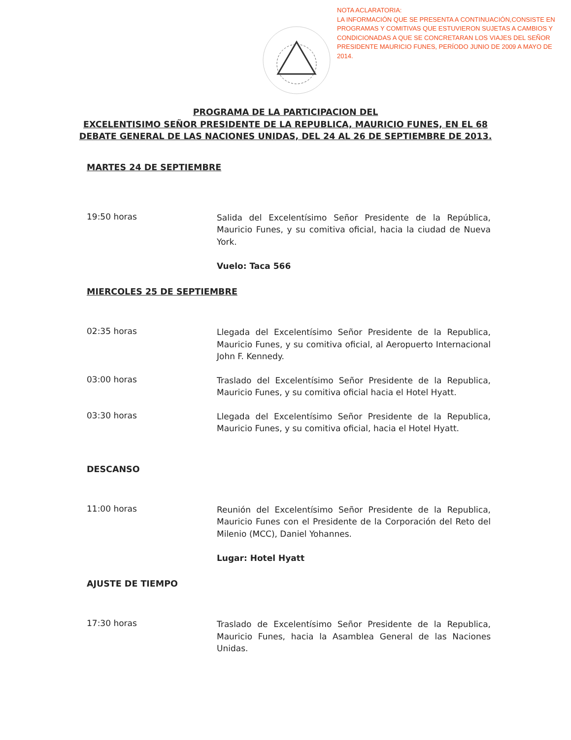NOTA ACLARATORIA:
LA INFORMACIÓN QUE SE PRESENTA A CONTINUACIÓN,CONSISTE EN PROGRAMAS Y COMITIVAS QUE ESTUVIERON SUJETAS A CAMBIOS Y CONDICIONADAS A QUE SE CONCRETARAN LOS VIAJES DEL SEÑOR PRESIDENTE MAURICIO FUNES, PERÍODO JUNIO DE 2009 A MAYO DE 2014.
PROGRAMA DE LA PARTICIPACION DEL
EXCELENTISIMO SEÑOR PRESIDENTE DE LA REPUBLICA, MAURICIO FUNES, EN EL 68
DEBATE GENERAL DE LAS NACIONES UNIDAS, DEL 24 AL 26 DE SEPTIEMBRE DE 2013.
MARTES 24 DE SEPTIEMBRE
19:50 horas
Salida del Excelentísimo Señor Presidente de la República, Mauricio Funes, y su comitiva oficial, hacia la ciudad de Nueva York.
Vuelo: Taca 566
MIERCOLES 25 DE SEPTIEMBRE
02:35 horas
Llegada del Excelentísimo Señor Presidente de la Republica, Mauricio Funes, y su comitiva oficial, al Aeropuerto Internacional John F. Kennedy.
03:00 horas
Traslado del Excelentísimo Señor Presidente de la Republica, Mauricio Funes, y su comitiva oficial hacia el Hotel Hyatt.
03:30 horas
Llegada del Excelentísimo Señor Presidente de la Republica, Mauricio Funes, y su comitiva oficial, hacia el Hotel Hyatt.
DESCANSO
11:00 horas
Reunión del Excelentísimo Señor Presidente de la Republica, Mauricio Funes con el Presidente de la Corporación del Reto del Milenio (MCC), Daniel Yohannes.
Lugar: Hotel Hyatt
AJUSTE DE TIEMPO
17:30 horas
Traslado de Excelentísimo Señor Presidente de la Republica, Mauricio Funes, hacia la Asamblea General de las Naciones Unidas.